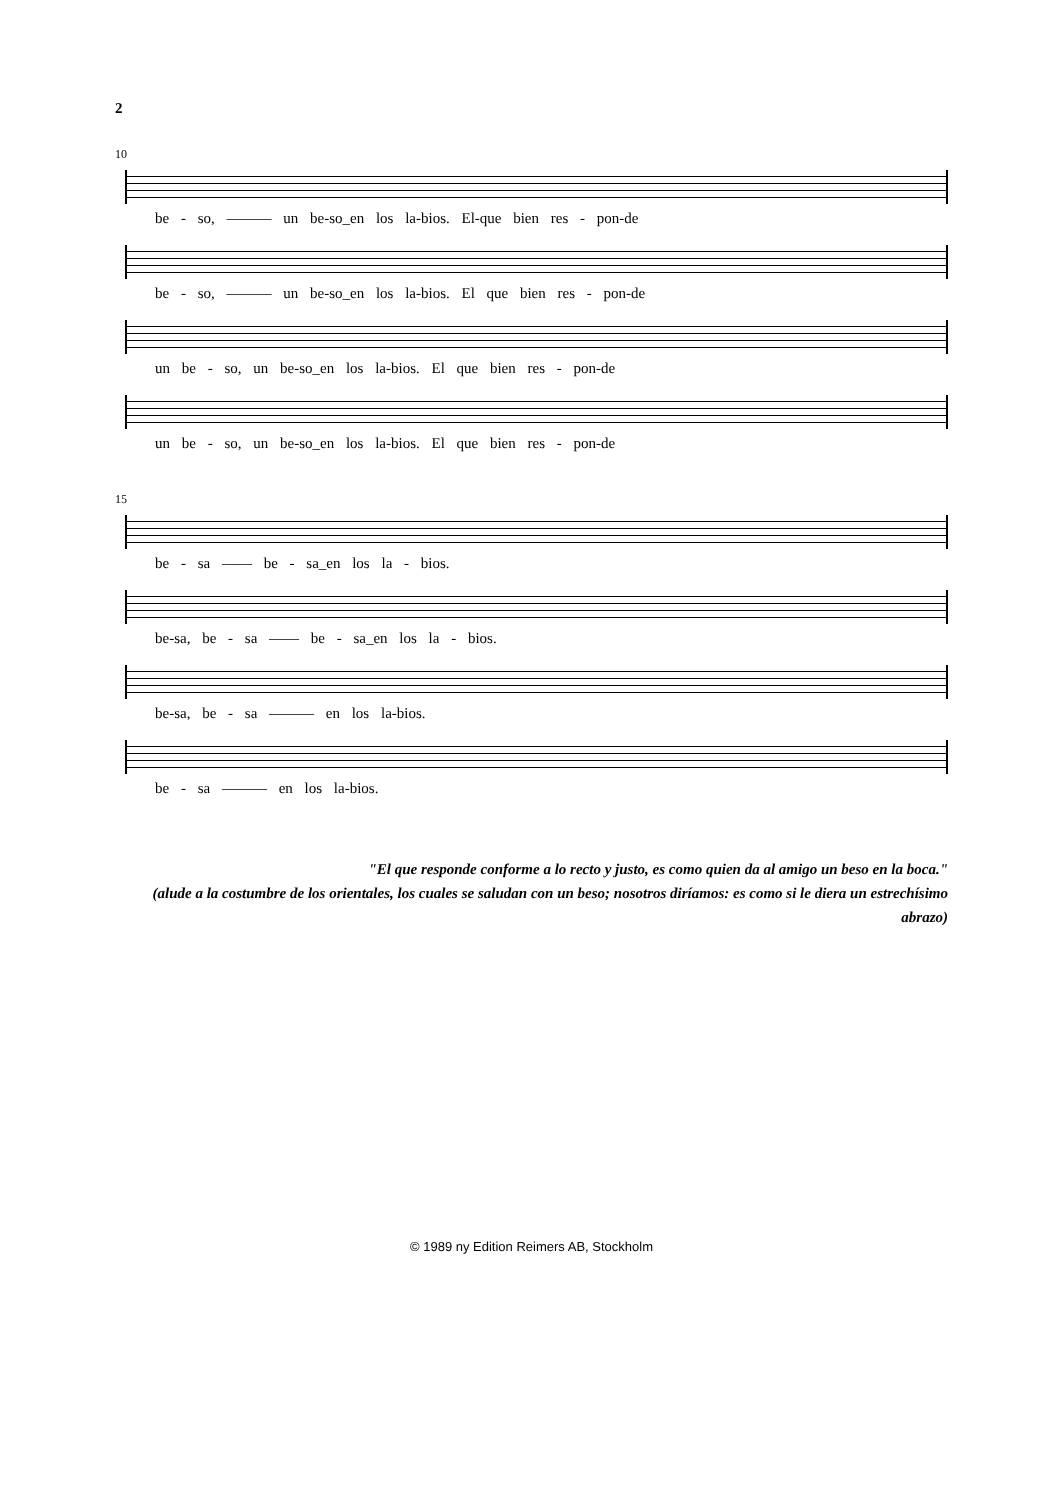2
10
be - so, ——— un be-so_en los la-bios. El-que bien res - pon-de
be - so, ——— un be-so_en los la-bios. El que bien res - pon-de
un be - so, un be-so_en los la-bios. El que bien res - pon-de
un be - so, un be-so_en los la-bios. El que bien res - pon-de
15
be - sa —— be - sa_en los la - bios.
be-sa, be - sa —— be - sa_en los la - bios.
be-sa, be - sa ——— en los la-bios.
be - sa ——— en los la-bios.
"El que responde conforme a lo recto y justo, es como quien da al amigo un beso en la boca."
(alude a la costumbre de los orientales, los cuales se saludan con un beso; nosotros diríamos: es como si le diera un estrechísimo abrazo)
© 1989 ny Edition Reimers AB, Stockholm